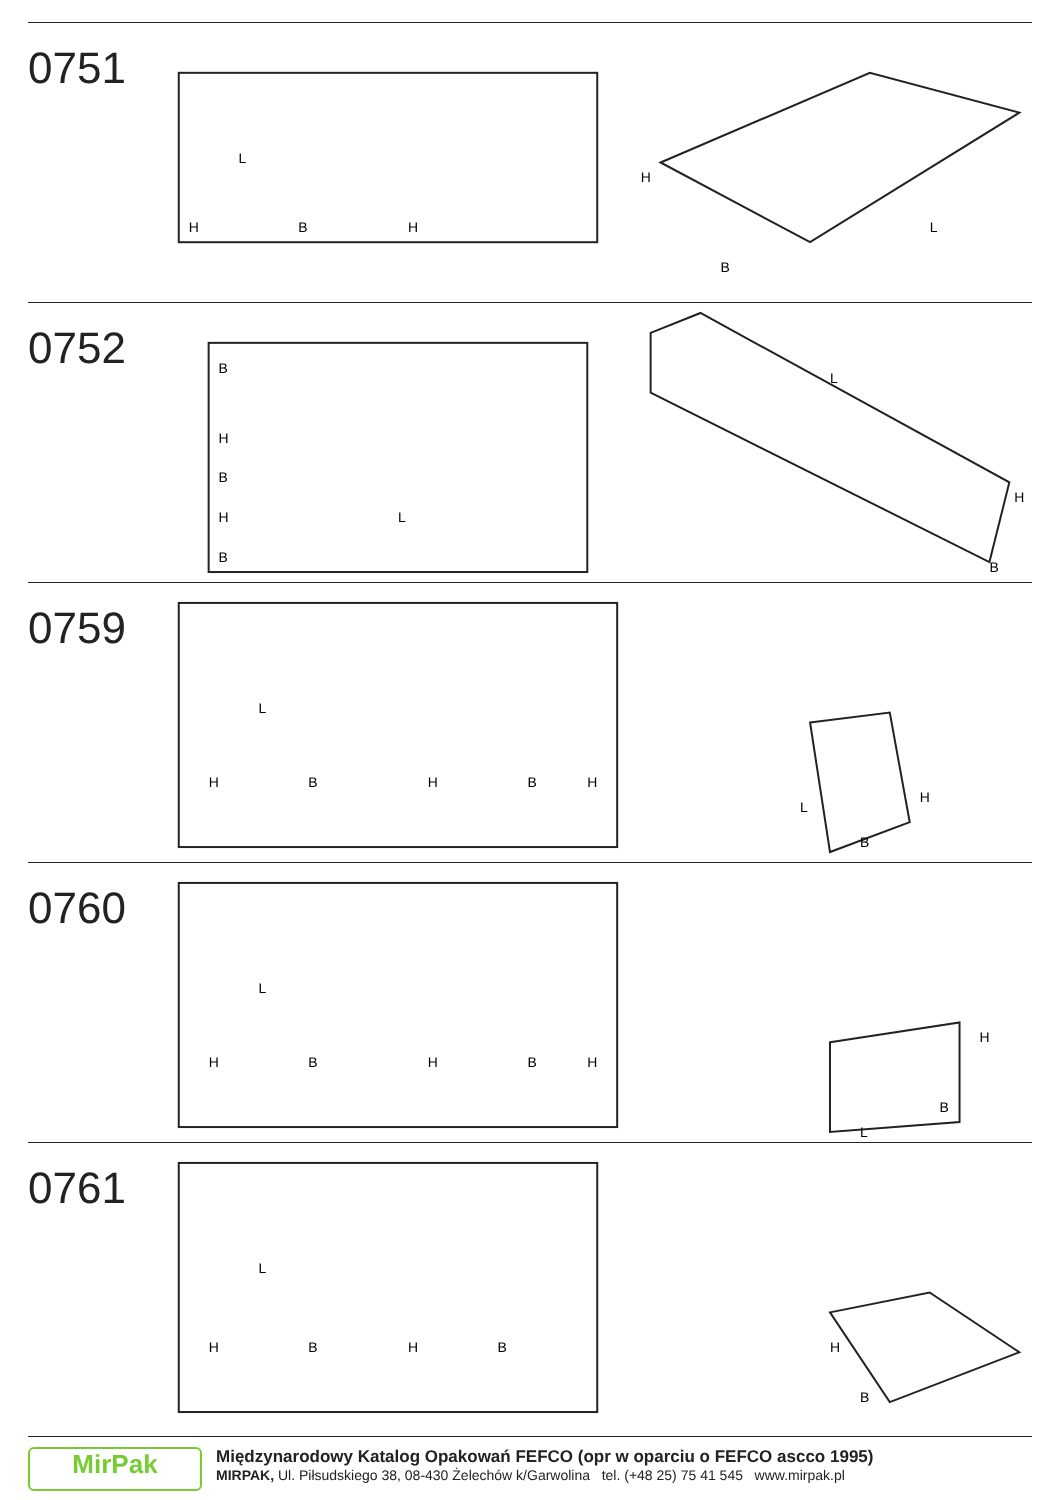0751
H
B
L
H
H
B
L
0752
B
H
B
H
L
B
L
H
B
0759
L
H
B
H
B
H
L
H
B
0760
L
H
B
H
B
H
H
B
L
0761
L
H
B
H
B
H
B
MirPak
Międzynarodowy Katalog Opakowań FEFCO (opr w oparciu o FEFCO ascco 1995)
MIRPAK, Ul. Piłsudskiego 38, 08-430 Żelechów k/Garwolina tel. (+48 25) 75 41 545 www.mirpak.pl